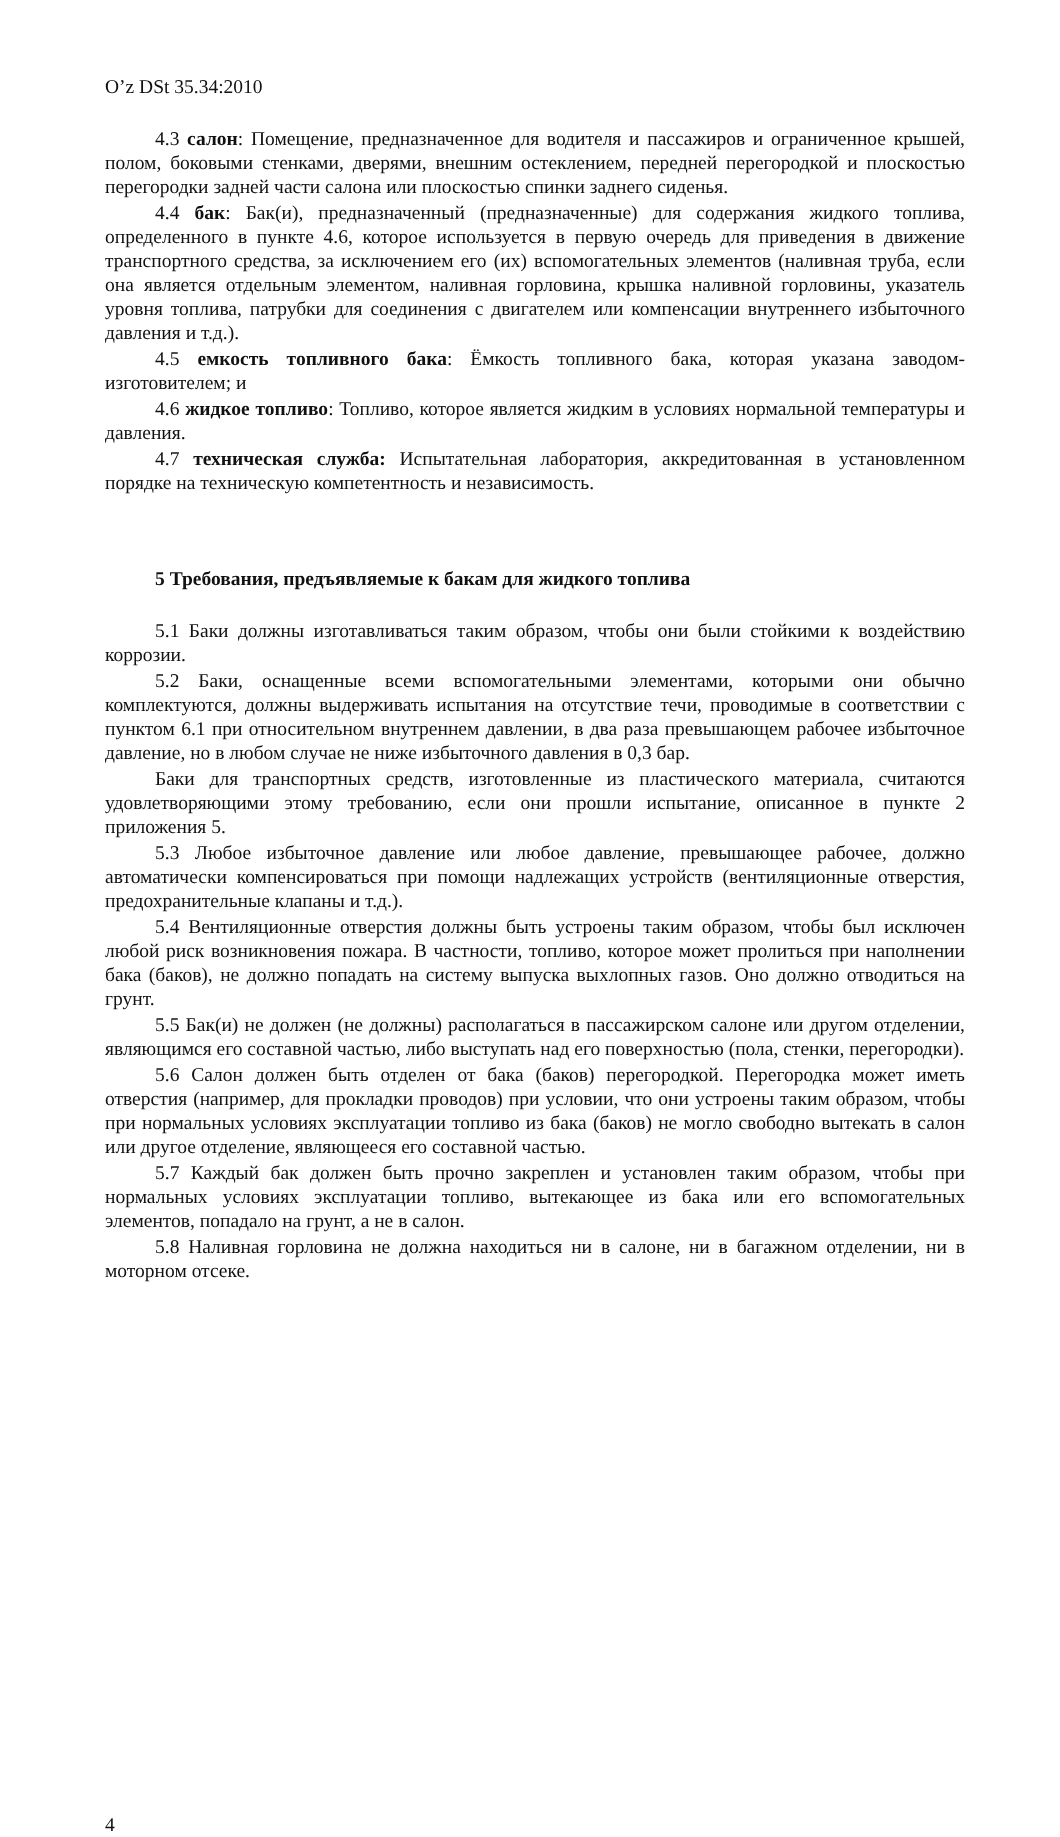O’z DSt 35.34:2010
4.3 салон: Помещение, предназначенное для водителя и пассажиров и ограниченное крышей, полом, боковыми стенками, дверями, внешним остеклением, передней перегородкой и плоскостью перегородки задней части салона или плоскостью спинки заднего сиденья.
4.4 бак: Бак(и), предназначенный (предназначенные) для содержания жидкого топлива, определенного в пункте 4.6, которое используется в первую очередь для приведения в движение транспортного средства, за исключением его (их) вспомогательных элементов (наливная труба, если она является отдельным элементом, наливная горловина, крышка наливной горловины, указатель уровня топлива, патрубки для соединения с двигателем или компенсации внутреннего избыточного давления и т.д.).
4.5 емкость топливного бака: Ёмкость топливного бака, которая указана заводом-изготовителем; и
4.6 жидкое топливо: Топливо, которое является жидким в условиях нормальной температуры и давления.
4.7 техническая служба: Испытательная лаборатория, аккредитованная в установленном порядке на техническую компетентность и независимость.
5 Требования, предъявляемые к бакам для жидкого топлива
5.1 Баки должны изготавливаться таким образом, чтобы они были стойкими к воздействию коррозии.
5.2 Баки, оснащенные всеми вспомогательными элементами, которыми они обычно комплектуются, должны выдерживать испытания на отсутствие течи, проводимые в соответствии с пунктом 6.1 при относительном внутреннем давлении, в два раза превышающем рабочее избыточное давление, но в любом случае не ниже избыточного давления в 0,3 бар.
Баки для транспортных средств, изготовленные из пластического материала, считаются удовлетворяющими этому требованию, если они прошли испытание, описанное в пункте 2 приложения 5.
5.3 Любое избыточное давление или любое давление, превышающее рабочее, должно автоматически компенсироваться при помощи надлежащих устройств (вентиляционные отверстия, предохранительные клапаны и т.д.).
5.4 Вентиляционные отверстия должны быть устроены таким образом, чтобы был исключен любой риск возникновения пожара. В частности, топливо, которое может пролиться при наполнении бака (баков), не должно попадать на систему выпуска выхлопных газов. Оно должно отводиться на грунт.
5.5 Бак(и) не должен (не должны) располагаться в пассажирском салоне или другом отделении, являющимся его составной частью, либо выступать над его поверхностью (пола, стенки, перегородки).
5.6 Салон должен быть отделен от бака (баков) перегородкой. Перегородка может иметь отверстия (например, для прокладки проводов) при условии, что они устроены таким образом, чтобы при нормальных условиях эксплуатации топливо из бака (баков) не могло свободно вытекать в салон или другое отделение, являющееся его составной частью.
5.7 Каждый бак должен быть прочно закреплен и установлен таким образом, чтобы при нормальных условиях эксплуатации топливо, вытекающее из бака или его вспомогательных элементов, попадало на грунт, а не в салон.
5.8 Наливная горловина не должна находиться ни в салоне, ни в багажном отделении, ни в моторном отсеке.
4